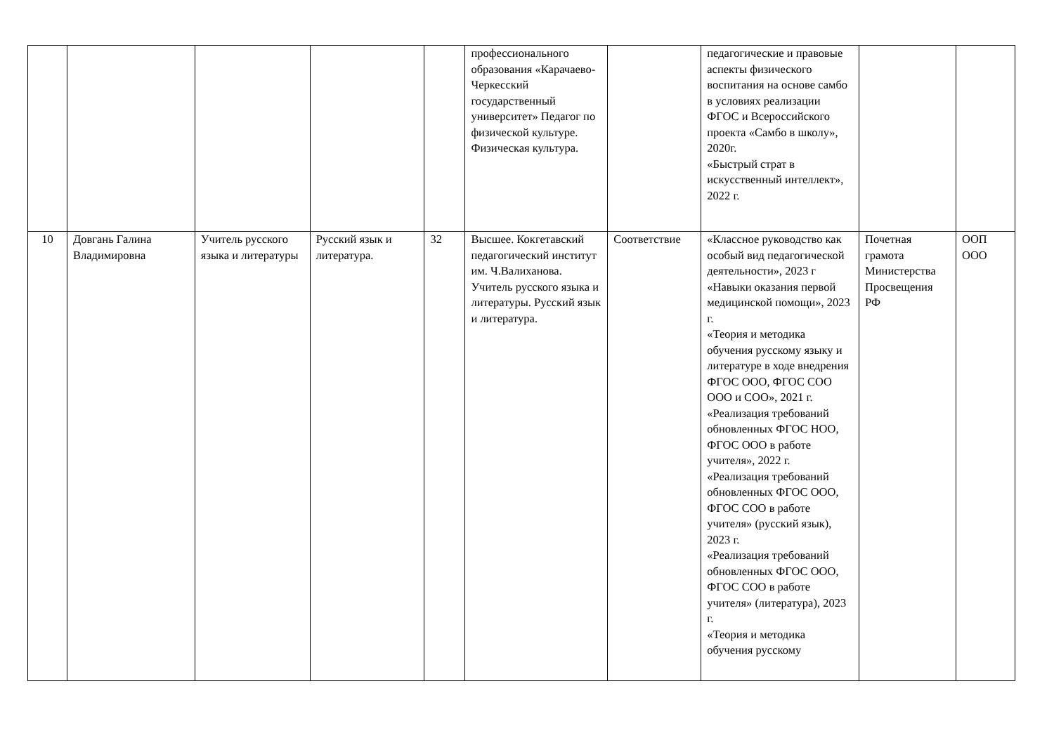| | | | | | профессионального образования «Карачаево-Черкесский государственный университет» Педагог по физической культуре. Физическая культура. | | педагогические и правовые аспекты физического воспитания на основе самбо в условиях реализации ФГОС и Всероссийского проекта «Самбо в школу», 2020г. «Быстрый страт в искусственный интеллект», 2022 г. | | |
| 10 | Довгань Галина Владимировна | Учитель русского языка и литературы | Русский язык и литература. | 32 | Высшее. Кокгетавский педагогический институт им. Ч.Валиханова. Учитель русского языка и литературы. Русский язык и литература. | Соответствие | «Классное руководство как особый вид педагогической деятельности», 2023 г «Навыки оказания первой медицинской помощи», 2023 г. «Теория и методика обучения русскому языку и литературе в ходе внедрения ФГОС ООО, ФГОС СОО ООО и СОО», 2021 г. «Реализация требований обновленных ФГОС НОО, ФГОС ООО в работе учителя», 2022 г. «Реализация требований обновленных ФГОС ООО, ФГОС СОО в работе учителя» (русский язык), 2023 г. «Реализация требований обновленных ФГОС ООО, ФГОС СОО в работе учителя» (литература), 2023 г. «Теория и методика обучения русскому | Почетная грамота Министерства Просвещения РФ | ООП ООО |